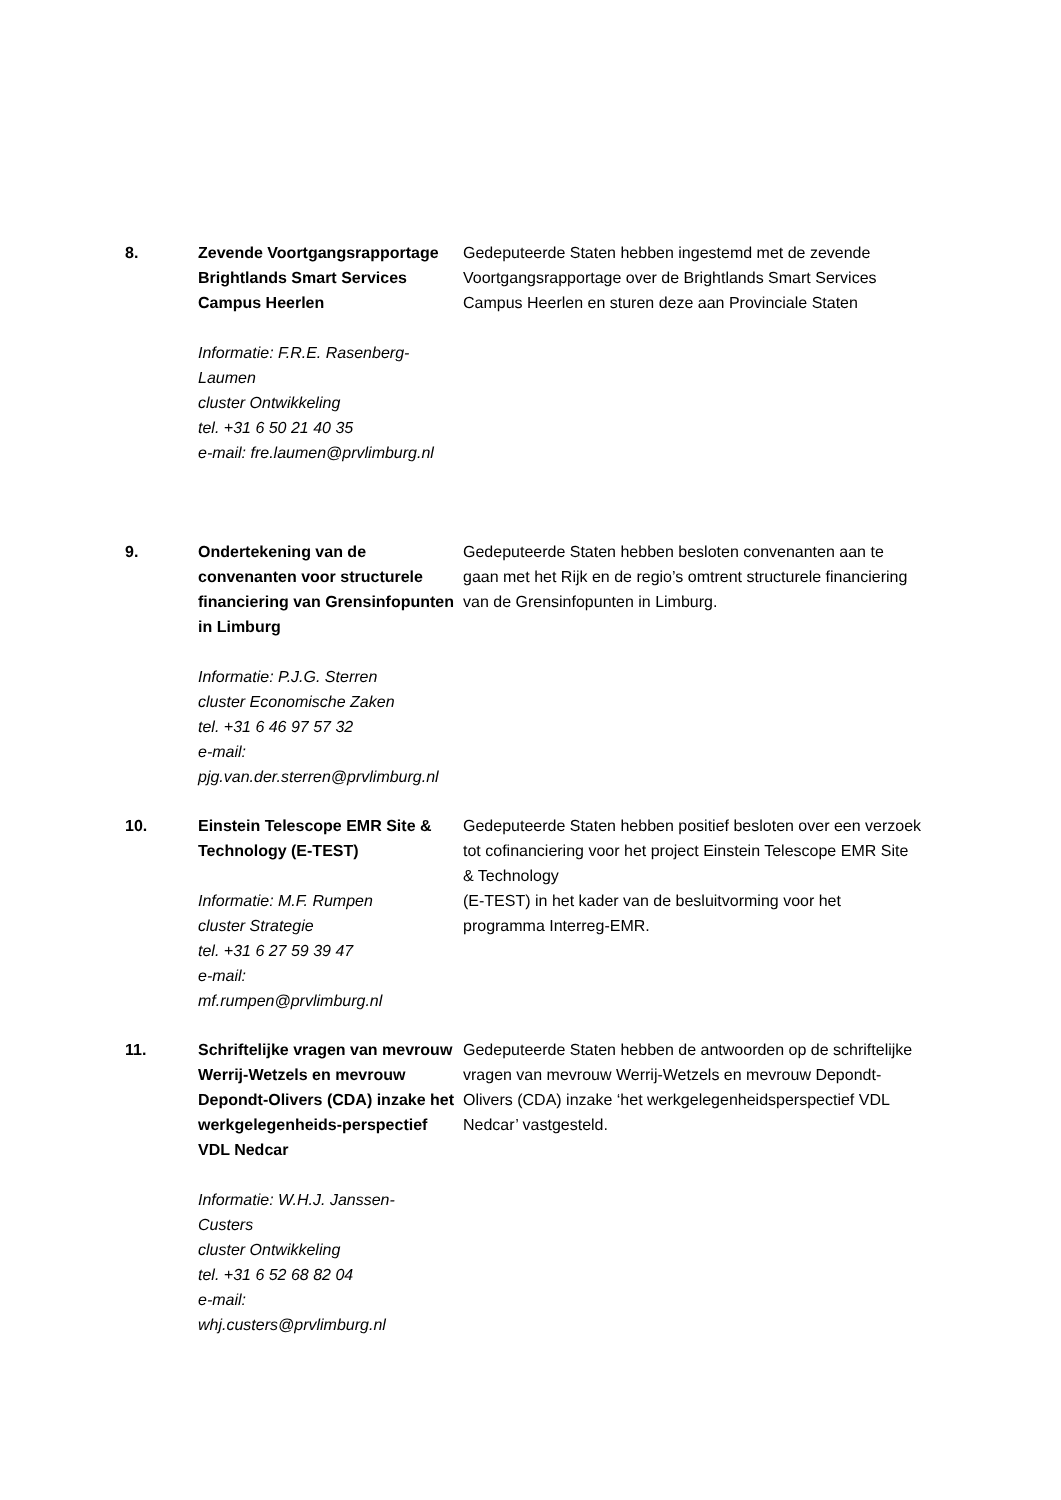| 8. | Zevende Voortgangsrapportage Brightlands Smart Services Campus Heerlen Informatie: F.R.E. Rasenberg- Laumen cluster Ontwikkeling tel. +31 6 50 21 40 35 e-mail: fre.laumen@prvlimburg.nl | Gedeputeerde Staten hebben ingestemd met de zevende Voortgangsrapportage over de Brightlands Smart Services Campus Heerlen en sturen deze aan Provinciale Staten |
| 9. | Ondertekening van de convenanten voor structurele financiering van Grensinfopunten in Limburg Informatie: P.J.G. Sterren cluster Economische Zaken tel. +31 6 46 97 57 32 e-mail: pjg.van.der.sterren@prvlimburg.nl | Gedeputeerde Staten hebben besloten convenanten aan te gaan met het Rijk en de regio’s omtrent structurele financiering van de Grensinfopunten in Limburg. |
| 10. | Einstein Telescope EMR Site & Technology (E-TEST) Informatie: M.F. Rumpen cluster Strategie tel. +31 6 27 59 39 47 e-mail: mf.rumpen@prvlimburg.nl | Gedeputeerde Staten hebben positief besloten over een verzoek tot cofinanciering voor het project Einstein Telescope EMR Site & Technology (E-TEST) in het kader van de besluitvorming voor het programma Interreg-EMR. |
| 11. | Schriftelijke vragen van mevrouw Werrij-Wetzels en mevrouw Depondt-Olivers (CDA) inzake het werkgelegenheids-perspectief VDL Nedcar Informatie: W.H.J. Janssen- Custers cluster Ontwikkeling tel. +31 6 52 68 82 04 e-mail: whj.custers@prvlimburg.nl | Gedeputeerde Staten hebben de antwoorden op de schriftelijke vragen van mevrouw Werrij-Wetzels en mevrouw Depondt-Olivers (CDA) inzake ‘het werkgelegenheidsperspectief VDL Nedcar’ vastgesteld. |